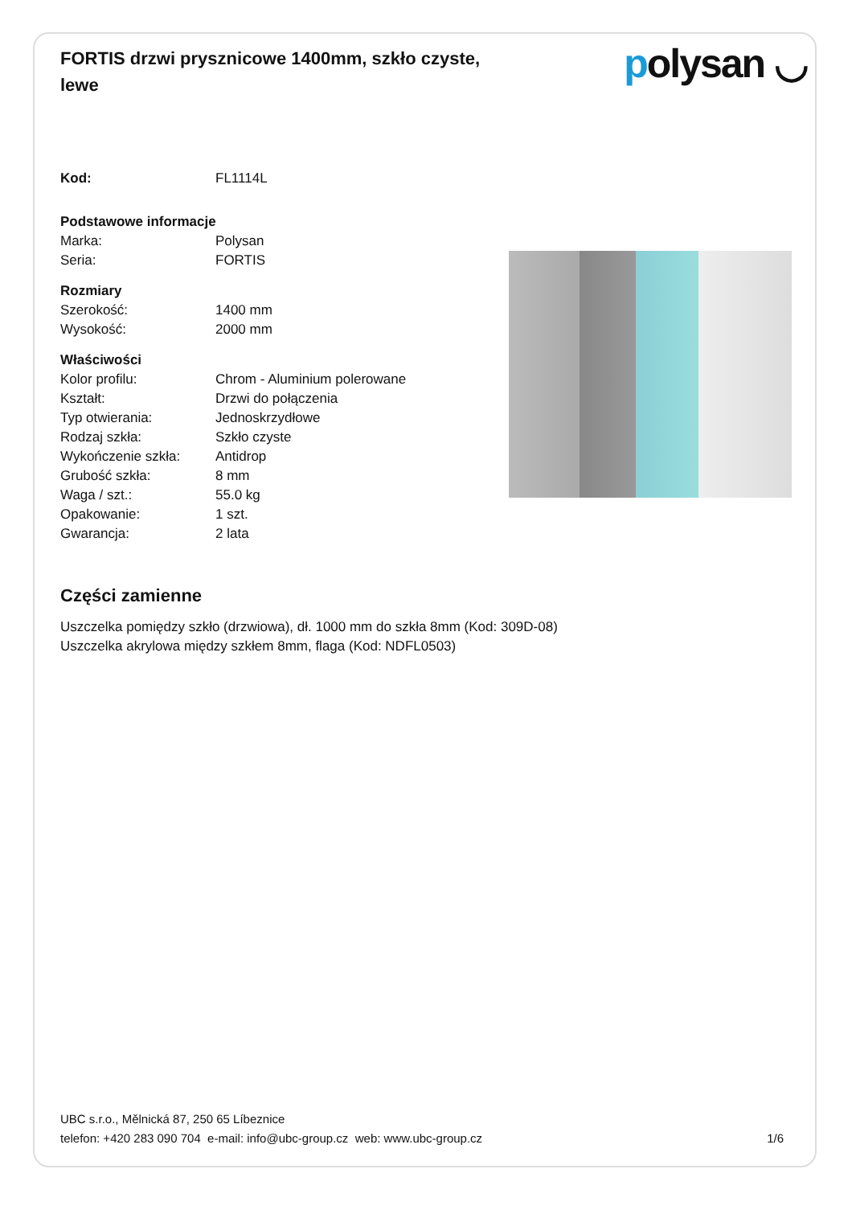FORTIS drzwi prysznicowe 1400mm, szkło czyste, lewe
polysan ◡
| Kod: | FL1114L |
| Podstawowe informacje | |
| Marka: | Polysan |
| Seria: | FORTIS |
| Rozmiary | |
| Szerokość: | 1400 mm |
| Wysokość: | 2000 mm |
| Właściwości | |
| Kolor profilu: | Chrom - Aluminium polerowane |
| Kształt: | Drzwi do połączenia |
| Typ otwierania: | Jednoskrzydłowe |
| Rodzaj szkła: | Szkło czyste |
| Wykończenie szkła: | Antidrop |
| Grubość szkła: | 8 mm |
| Waga / szt.: | 55.0 kg |
| Opakowanie: | 1 szt. |
| Gwarancja: | 2 lata |
Części zamienne
Uszczelka pomiędzy szkło (drzwiowa), dł. 1000 mm do szkła 8mm (Kod: 309D-08)
Uszczelka akrylowa między szkłem 8mm, flaga (Kod: NDFL0503)
UBC s.r.o., Mělnická 87, 250 65 Líbeznice
telefon: +420 283 090 704 e-mail: info@ubc-group.cz web: www.ubc-group.cz
1/6